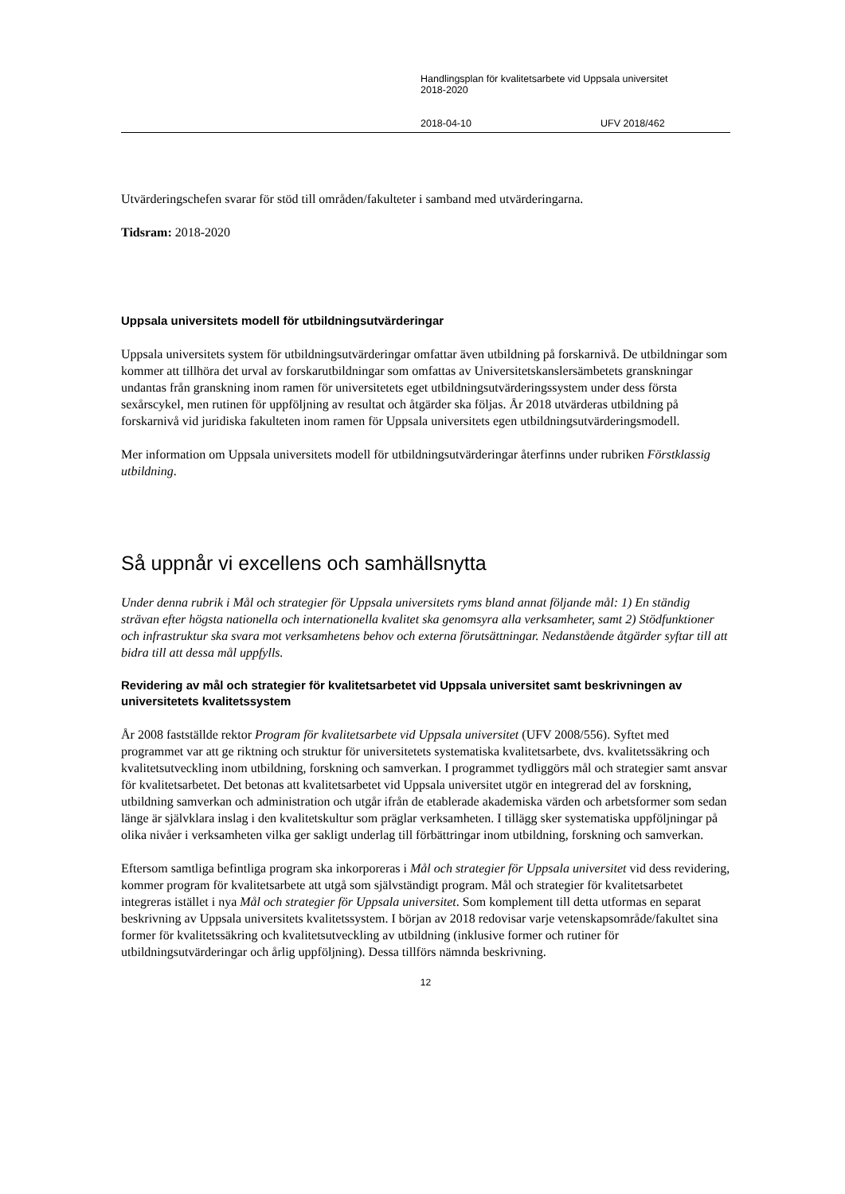Handlingsplan för kvalitetsarbete vid Uppsala universitet
2018-2020
2018-04-10 UFV 2018/462
Utvärderingschefen svarar för stöd till områden/fakulteter i samband med utvärderingarna.
Tidsram: 2018-2020
Uppsala universitets modell för utbildningsutvärderingar
Uppsala universitets system för utbildningsutvärderingar omfattar även utbildning på forskarnivå. De utbildningar som kommer att tillhöra det urval av forskarutbildningar som omfattas av Universitetskanslersämbetets granskningar undantas från granskning inom ramen för universitetets eget utbildningsutvärderingssystem under dess första sexårscykel, men rutinen för uppföljning av resultat och åtgärder ska följas. År 2018 utvärderas utbildning på forskarnivå vid juridiska fakulteten inom ramen för Uppsala universitets egen utbildningsutvärderingsmodell.
Mer information om Uppsala universitets modell för utbildningsutvärderingar återfinns under rubriken Förstklassig utbildning.
Så uppnår vi excellens och samhällsnytta
Under denna rubrik i Mål och strategier för Uppsala universitets ryms bland annat följande mål: 1) En ständig strävan efter högsta nationella och internationella kvalitet ska genomsyra alla verksamheter, samt 2) Stödfunktioner och infrastruktur ska svara mot verksamhetens behov och externa förutsättningar. Nedanstående åtgärder syftar till att bidra till att dessa mål uppfylls.
Revidering av mål och strategier för kvalitetsarbetet vid Uppsala universitet samt beskrivningen av universitetets kvalitetssystem
År 2008 fastställde rektor Program för kvalitetsarbete vid Uppsala universitet (UFV 2008/556). Syftet med programmet var att ge riktning och struktur för universitetets systematiska kvalitetsarbete, dvs. kvalitetssäkring och kvalitetsutveckling inom utbildning, forskning och samverkan. I programmet tydliggörs mål och strategier samt ansvar för kvalitetsarbetet. Det betonas att kvalitetsarbetet vid Uppsala universitet utgör en integrerad del av forskning, utbildning samverkan och administration och utgår ifrån de etablerade akademiska värden och arbetsformer som sedan länge är självklara inslag i den kvalitetskultur som präglar verksamheten. I tillägg sker systematiska uppföljningar på olika nivåer i verksamheten vilka ger sakligt underlag till förbättringar inom utbildning, forskning och samverkan.
Eftersom samtliga befintliga program ska inkorporeras i Mål och strategier för Uppsala universitet vid dess revidering, kommer program för kvalitetsarbete att utgå som självständigt program. Mål och strategier för kvalitetsarbetet integreras istället i nya Mål och strategier för Uppsala universitet. Som komplement till detta utformas en separat beskrivning av Uppsala universitets kvalitetssystem. I början av 2018 redovisar varje vetenskapsområde/fakultet sina former för kvalitetssäkring och kvalitetsutveckling av utbildning (inklusive former och rutiner för utbildningsutvärderingar och årlig uppföljning). Dessa tillförs nämnda beskrivning.
12